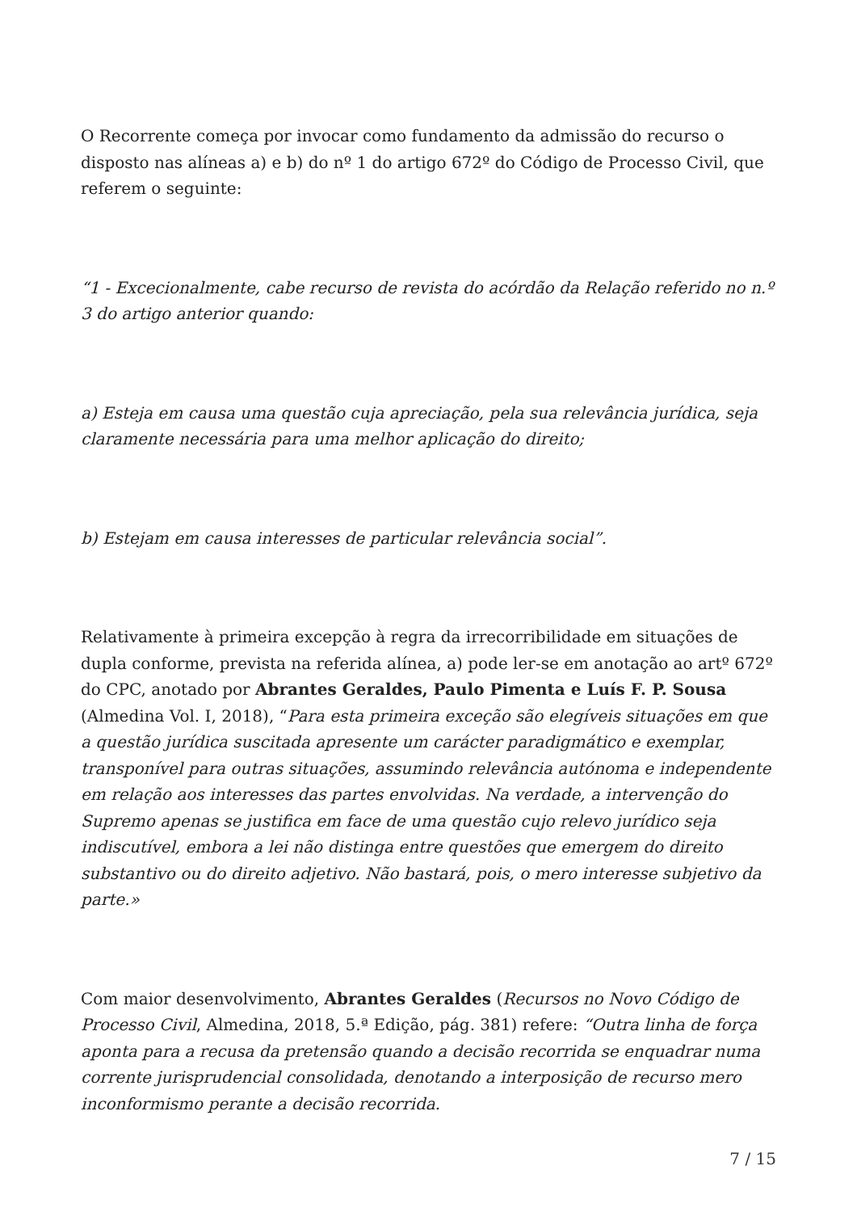O Recorrente começa por invocar como fundamento da admissão do recurso o disposto nas alíneas a) e b) do nº 1 do artigo 672º do Código de Processo Civil, que referem o seguinte:
“1 - Excecionalmente, cabe recurso de revista do acórdão da Relação referido no n.º 3 do artigo anterior quando:
a) Esteja em causa uma questão cuja apreciação, pela sua relevância jurídica, seja claramente necessária para uma melhor aplicação do direito;
b) Estejam em causa interesses de particular relevância social”.
Relativamente à primeira excepção à regra da irrecorribilidade em situações de dupla conforme, prevista na referida alínea, a) pode ler-se em anotação ao artº 672º do CPC, anotado por Abrantes Geraldes, Paulo Pimenta e Luís F. P. Sousa (Almedina Vol. I, 2018), “Para esta primeira exceção são elegíveis situações em que a questão jurídica suscitada apresente um carácter paradigmático e exemplar, transponível para outras situações, assumindo relevância autónoma e independente em relação aos interesses das partes envolvidas. Na verdade, a intervenção do Supremo apenas se justifica em face de uma questão cujo relevo jurídico seja indiscutível, embora a lei não distinga entre questões que emergem do direito substantivo ou do direito adjetivo. Não bastará, pois, o mero interesse subjetivo da parte.»
Com maior desenvolvimento, Abrantes Geraldes (Recursos no Novo Código de Processo Civil, Almedina, 2018, 5.ª Edição, pág. 381) refere: “Outra linha de força aponta para a recusa da pretensão quando a decisão recorrida se enquadrar numa corrente jurisprudencial consolidada, denotando a interposição de recurso mero inconformismo perante a decisão recorrida.
7 / 15